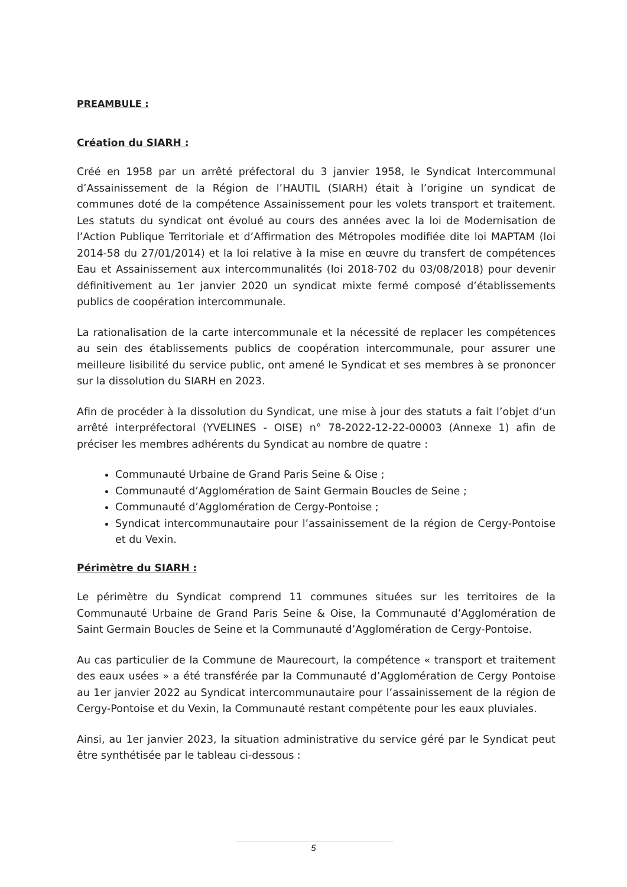PREAMBULE :
Création du SIARH :
Créé en 1958 par un arrêté préfectoral du 3 janvier 1958, le Syndicat Intercommunal d’Assainissement de la Région de l’HAUTIL (SIARH) était à l’origine un syndicat de communes doté de la compétence Assainissement pour les volets transport et traitement. Les statuts du syndicat ont évolué au cours des années avec la loi de Modernisation de l’Action Publique Territoriale et d’Affirmation des Métropoles modifiée dite loi MAPTAM (loi 2014-58 du 27/01/2014) et la loi relative à la mise en œuvre du transfert de compétences Eau et Assainissement aux intercommunalités (loi 2018-702 du 03/08/2018) pour devenir définitivement au 1er janvier 2020 un syndicat mixte fermé composé d’établissements publics de coopération intercommunale.
La rationalisation de la carte intercommunale et la nécessité de replacer les compétences au sein des établissements publics de coopération intercommunale, pour assurer une meilleure lisibilité du service public, ont amené le Syndicat et ses membres à se prononcer sur la dissolution du SIARH en 2023.
Afin de procéder à la dissolution du Syndicat, une mise à jour des statuts a fait l’objet d’un arrêté interpréfectoral (YVELINES - OISE) n° 78-2022-12-22-00003 (Annexe 1) afin de préciser les membres adhérents du Syndicat au nombre de quatre :
Communauté Urbaine de Grand Paris Seine & Oise ;
Communauté d’Agglomération de Saint Germain Boucles de Seine ;
Communauté d’Agglomération de Cergy-Pontoise ;
Syndicat intercommunautaire pour l’assainissement de la région de Cergy-Pontoise et du Vexin.
Périmètre du SIARH :
Le périmètre du Syndicat comprend 11 communes situées sur les territoires de la Communauté Urbaine de Grand Paris Seine & Oise, la Communauté d’Agglomération de Saint Germain Boucles de Seine et la Communauté d’Agglomération de Cergy-Pontoise.
Au cas particulier de la Commune de Maurecourt, la compétence « transport et traitement des eaux usées » a été transférée par la Communauté d’Agglomération de Cergy Pontoise au 1er janvier 2022 au Syndicat intercommunautaire pour l’assainissement de la région de Cergy-Pontoise et du Vexin, la Communauté restant compétente pour les eaux pluviales.
Ainsi, au 1er janvier 2023, la situation administrative du service géré par le Syndicat peut être synthétisée par le tableau ci-dessous :
5